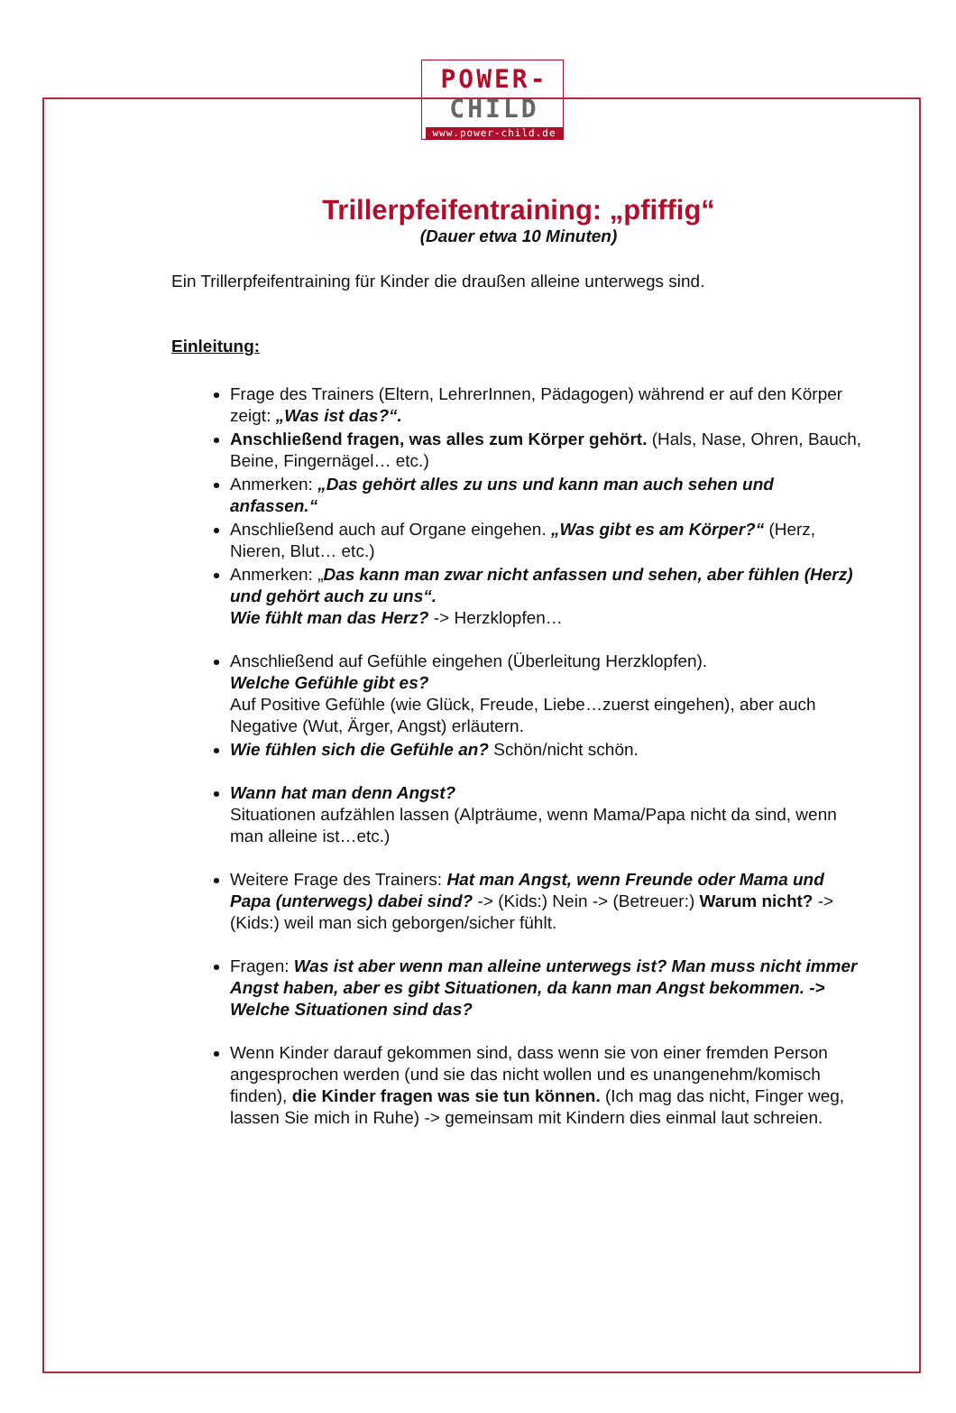POWER-
CHILD
www.power-child.de
Trillerpfeifentraining: „pfiffig“
(Dauer etwa 10 Minuten)
Ein Trillerpfeifentraining für Kinder die draußen alleine unterwegs sind.
Einleitung:
Frage des Trainers (Eltern, LehrerInnen, Pädagogen) während er auf den Körper zeigt: „Was ist das?“.
Anschließend fragen, was alles zum Körper gehört. (Hals, Nase, Ohren, Bauch, Beine, Fingernägel… etc.)
Anmerken: „Das gehört alles zu uns und kann man auch sehen und anfassen.“
Anschließend auch auf Organe eingehen. „Was gibt es am Körper?“ (Herz, Nieren, Blut… etc.)
Anmerken: „Das kann man zwar nicht anfassen und sehen, aber fühlen (Herz) und gehört auch zu uns“.
Wie fühlt man das Herz? -> Herzklopfen…
Anschließend auf Gefühle eingehen (Überleitung Herzklopfen).
Welche Gefühle gibt es?
Auf Positive Gefühle (wie Glück, Freude, Liebe…zuerst eingehen), aber auch Negative (Wut, Ärger, Angst) erläutern.
Wie fühlen sich die Gefühle an? Schön/nicht schön.
Wann hat man denn Angst?
Situationen aufzählen lassen (Alpträume, wenn Mama/Papa nicht da sind, wenn man alleine ist…etc.)
Weitere Frage des Trainers: Hat man Angst, wenn Freunde oder Mama und Papa (unterwegs) dabei sind? -> (Kids:) Nein -> (Betreuer:) Warum nicht? -> (Kids:) weil man sich geborgen/sicher fühlt.
Fragen: Was ist aber wenn man alleine unterwegs ist? Man muss nicht immer Angst haben, aber es gibt Situationen, da kann man Angst bekommen. -> Welche Situationen sind das?
Wenn Kinder darauf gekommen sind, dass wenn sie von einer fremden Person angesprochen werden (und sie das nicht wollen und es unangenehm/komisch finden), die Kinder fragen was sie tun können. (Ich mag das nicht, Finger weg, lassen Sie mich in Ruhe) -> gemeinsam mit Kindern dies einmal laut schreien.